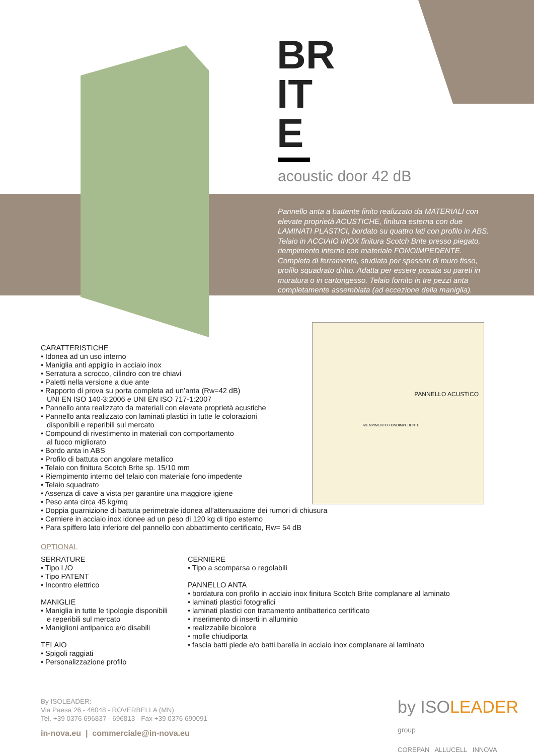BR
IT
E
acoustic door 42 dB
Pannello anta a battente finito realizzato da MATERIALI con elevate proprietà ACUSTICHE, finitura esterna con due LAMINATI PLASTICI, bordato su quattro lati con profilo in ABS. Telaio in ACCIAIO INOX finitura Scotch Brite presso piegato, riempimento interno con materiale FONOIMPEDENTE. Completa di ferramenta, studiata per spessori di muro fisso, profilo squadrato dritto. Adatta per essere posata su pareti in muratura o in cartongesso. Telaio fornito in tre pezzi anta completamente assemblata (ad eccezione della maniglia).
PANNELLO ACUSTICO
RIEMPIMENTO FONOIMPEDENTE
CARATTERISTICHE
• Idonea ad un uso interno
• Maniglia anti appiglio in acciaio inox
• Serratura a scrocco, cilindro con tre chiavi
• Paletti nella versione a due ante
• Rapporto di prova su porta completa ad un’anta (Rw=42 dB)
UNI EN ISO 140-3:2006 e UNI EN ISO 717-1:2007
• Pannello anta realizzato da materiali con elevate proprietà acustiche
• Pannello anta realizzato con laminati plastici in tutte le colorazioni
disponibili e reperibili sul mercato
• Compound di rivestimento in materiali con comportamento
al fuoco migliorato
• Bordo anta in ABS
• Profilo di battuta con angolare metallico
• Telaio con finitura Scotch Brite sp. 15/10 mm
• Riempimento interno del telaio con materiale fono impedente
• Telaio squadrato
• Assenza di cave a vista per garantire una maggiore igiene
• Peso anta circa 45 kg/mq
• Doppia guarnizione di battuta perimetrale idonea all’attenuazione dei rumori di chiusura
• Cerniere in acciaio inox idonee ad un peso di 120 kg di tipo esterno
• Para spiffero lato inferiore del pannello con abbattimento certificato, Rw= 54 dB
OPTIONAL
SERRATURE
• Tipo L/O
• Tipo PATENT
• Incontro elettrico
MANIGLIE
• Maniglia in tutte le tipologie disponibili
e reperibili sul mercato
• Maniglioni antipanico e/o disabili
TELAIO
• Spigoli raggiati
• Personalizzazione profilo
CERNIERE
• Tipo a scomparsa o regolabili
PANNELLO ANTA
• bordatura con profilo in acciaio inox finitura Scotch Brite complanare al laminato
• laminati plastici fotografici
• laminati plastici con trattamento antibatterico certificato
• inserimento di inserti in alluminio
• realizzabile bicolore
• molle chiudiporta
• fascia batti piede e/o batti barella in acciaio inox complanare al laminato
By ISOLEADER:
Via Paesa 26 - 46048 - ROVERBELLA (MN)
Tel. +39 0376 696837 - 696813 - Fax +39 0376 690091
in-nova.eu | commerciale@in-nova.eu
by ISOLEADER group
COREPAN ALLUCELL INNOVA